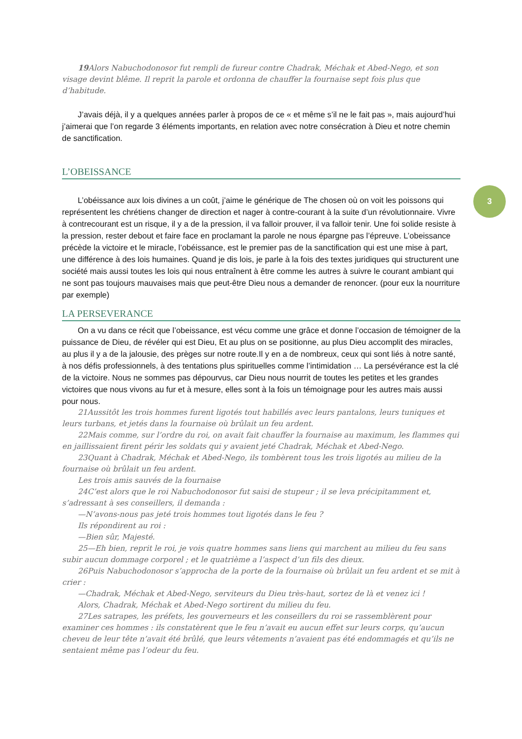19 Alors Nabuchodonosor fut rempli de fureur contre Chadrak, Méchak et Abed-Nego, et son visage devint blême. Il reprit la parole et ordonna de chauffer la fournaise sept fois plus que d’habitude.
J’avais déjà, il y a quelques années parler à propos de ce « et même s’il ne le fait pas », mais aujourd’hui j’aimerai que l’on regarde 3 éléments importants, en relation avec notre consécration à Dieu et notre chemin de sanctification.
L’OBEISSANCE
L’obéissance aux lois divines a un coût, j’aime le générique de The chosen où on voit les poissons qui représentent les chrétiens changer de direction et nager à contre-courant à la suite d’un révolutionnaire. Vivre à contrecourant est un risque, il y a de la pression, il va falloir prouver, il va falloir tenir. Une foi solide resiste à la pression, rester debout et faire face en proclamant la parole ne nous épargne pas l’épreuve. L’obeissance précède la victoire et le miracle, l’obéissance, est le premier pas de la sanctification qui est une mise à part, une différence à des lois humaines. Quand je dis lois, je parle à la fois des textes juridiques qui structurent une société mais aussi toutes les lois qui nous entraînent à être comme les autres à suivre le courant ambiant qui ne sont pas toujours mauvaises mais que peut-être Dieu nous a demander de renoncer. (pour eux la nourriture par exemple)
LA PERSEVERANCE
On a vu dans ce récit que l’obeissance, est vécu comme une grâce et donne l’occasion de témoigner de la puissance de Dieu, de révéler qui est Dieu, Et au plus on se positionne, au plus Dieu accomplit des miracles, au plus il y a de la jalousie, des prèges sur notre route.Il y en a de nombreux, ceux qui sont liés à notre santé, à nos défis professionnels, à des tentations plus spirituelles comme l’intimidation … La persévérance est la clé de la victoire. Nous ne sommes pas dépourvus, car Dieu nous nourrit de toutes les petites et les grandes victoires que nous vivons au fur et à mesure, elles sont à la fois un témoignage pour les autres mais aussi pour nous.
21Aussitôt les trois hommes furent ligotés tout habillés avec leurs pantalons, leurs tuniques et leurs turbans, et jetés dans la fournaise où brûlait un feu ardent.
22Mais comme, sur l’ordre du roi, on avait fait chauffer la fournaise au maximum, les flammes qui en jaillissaient firent périr les soldats qui y avaient jeté Chadrak, Méchak et Abed-Nego.
23Quant à Chadrak, Méchak et Abed-Nego, ils tombèrent tous les trois ligotés au milieu de la fournaise où brûlait un feu ardent.
Les trois amis sauvés de la fournaise
24C’est alors que le roi Nabuchodonosor fut saisi de stupeur ; il se leva précipitamment et, s’adressant à ses conseillers, il demanda :
—N’avons-nous pas jeté trois hommes tout ligotés dans le feu ?
Ils répondirent au roi :
—Bien sûr, Majesté.
25—Eh bien, reprit le roi, je vois quatre hommes sans liens qui marchent au milieu du feu sans subir aucun dommage corporel ; et le quatrième a l’aspect d’un fils des dieux.
26Puis Nabuchodonosor s’approcha de la porte de la fournaise où brûlait un feu ardent et se mit à crier :
—Chadrak, Méchak et Abed-Nego, serviteurs du Dieu très-haut, sortez de là et venez ici !
Alors, Chadrak, Méchak et Abed-Nego sortirent du milieu du feu.
27Les satrapes, les préfets, les gouverneurs et les conseillers du roi se rassemblèrent pour examiner ces hommes : ils constatèrent que le feu n’avait eu aucun effet sur leurs corps, qu’aucun cheveu de leur tête n’avait été brûlé, que leurs vêtements n’avaient pas été endommagés et qu’ils ne sentaient même pas l’odeur du feu.
3